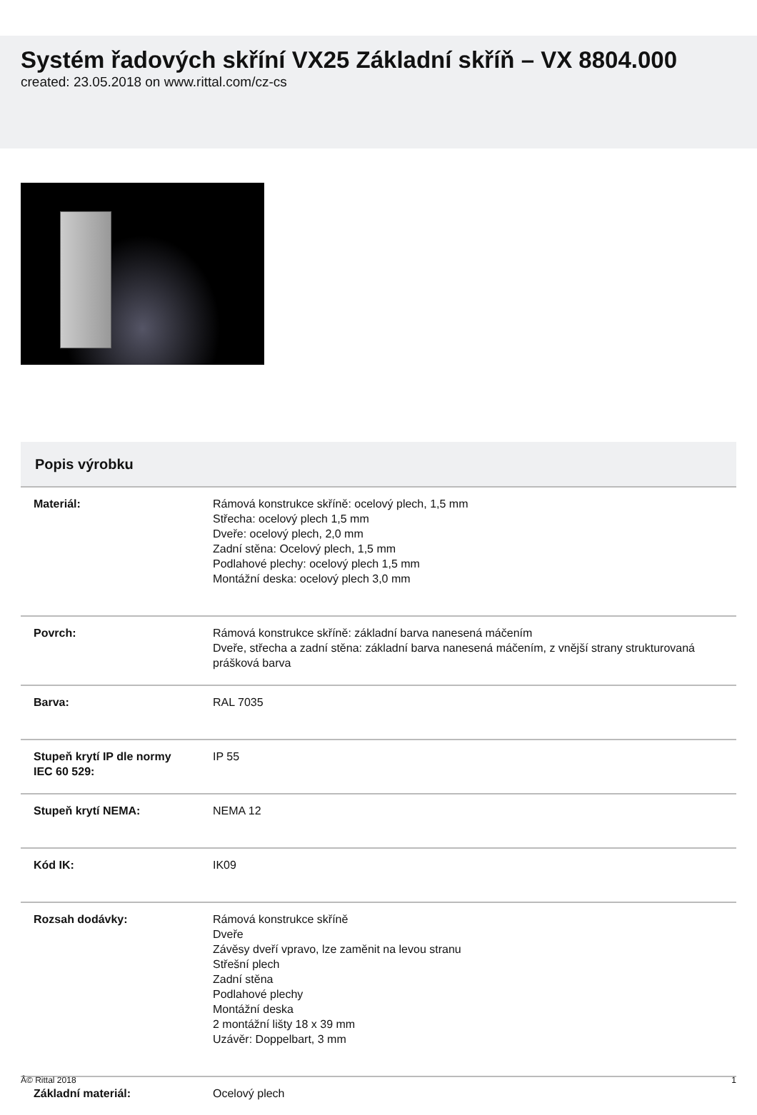Systém řadových skříní VX25 Základní skříň – VX 8804.000
created: 23.05.2018 on www.rittal.com/cz-cs
Popis výrobku
| Materiál: | Rámová konstrukce skříně: ocelový plech, 1,5 mm Střecha: ocelový plech 1,5 mm Dveře: ocelový plech, 2,0 mm Zadní stěna: Ocelový plech, 1,5 mm Podlahové plechy: ocelový plech 1,5 mm Montážní deska: ocelový plech 3,0 mm |
| Povrch: | Rámová konstrukce skříně: základní barva nanesená máčením Dveře, střecha a zadní stěna: základní barva nanesená máčením, z vnější strany strukturovaná prášková barva |
| Barva: | RAL 7035 |
| Stupeň krytí IP dle normy IEC 60 529: | IP 55 |
| Stupeň krytí NEMA: | NEMA 12 |
| Kód IK: | IK09 |
| Rozsah dodávky: | Rámová konstrukce skříně Dveře Závěsy dveří vpravo, lze zaměnit na levou stranu Střešní plech Zadní stěna Podlahové plechy Montážní deska 2 montážní lišty 18 x 39 mm Uzávěr: Doppelbart, 3 mm |
| Základní materiál: | Ocelový plech |
Â© Rittal 2018 1